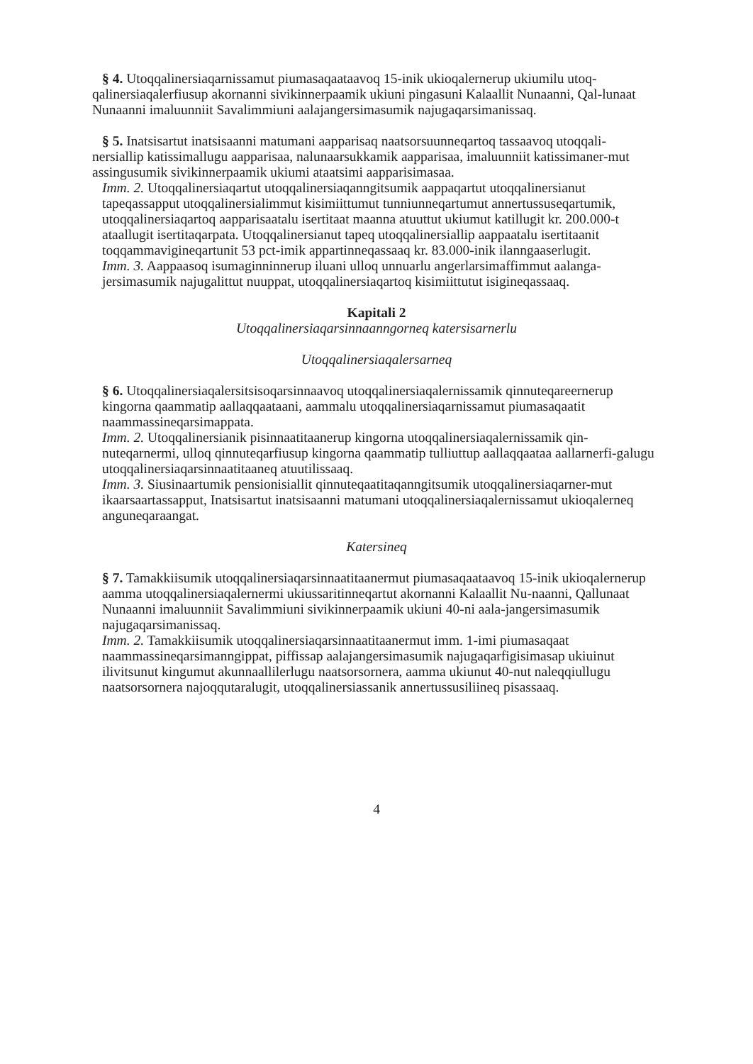§ 4. Utoqqalinersiaqarnissamut piumasaqaataavoq 15-inik ukioqalernerup ukiumilu utoq-
qalinersiaqalerfiusup akornanni sivikinnerpaamik ukiuni pingasuni Kalaallit Nunaanni, Qal-lunaat Nunaanni imaluunniit Savalimmiuni aalajangersimasumik najugaqarsimanissaq.
§ 5. Inatsisartut inatsisaanni matumani aapparisaq naatsorsuunneqartoq tassaavoq utoqqali-
nersiallip katissimallugu aapparisaa, nalunaarsukkamik aapparisaa, imaluunniit katissimaner-mut assingusumik sivikinnerpaamik ukiumi ataatsimi aapparisimasaa.
Imm. 2. Utoqqalinersiaqartut utoqqalinersiaqanngitsumik aappaqartut utoqqalinersianut tapeqassapput utoqqalinersialimmut kisimiittumut tunniunneqartumut annertussuseqartumik, utoqqalinersiaqartoq aapparisaatalu isertitaat maanna atuuttut ukiumut katillugit kr. 200.000-t ataallugit isertitaqarpata. Utoqqalinersianut tapeq utoqqalinersiallip aappaatalu isertitaanit toqqammavigineqartunit 53 pct-imik appartinneqassaaq kr. 83.000-inik ilanngaaserlugit.
Imm. 3. Aappaasoq isumaginninnerup iluani ulloq unnuarlu angerlarsimaffimmut aalanga-jersimasumik najugalittut nuuppat, utoqqalinersiaqartoq kisimiittutut isigineqassaaq.
Kapitali 2
Utoqqalinersiaqarsinnaanngorneq katersisarnerlu
Utoqqalinersiaqalersarneq
§ 6. Utoqqalinersiaqalersitsisoqarsinnaavoq utoqqalinersiaqalernissamik qinnuteqareernerup kingorna qaammatip aallaqqaataani, aammalu utoqqalinersiaqarnissamut piumasaqaatit naammassineqarsimappata.
Imm. 2. Utoqqalinersianik pisinnaatitaanerup kingorna utoqqalinersiaqalernissamik qin-nuteqarnermi, ulloq qinnuteqarfiusup kingorna qaammatip tulliuttup aallaqqaataa aallarnerfi-galugu utoqqalinersiaqarsinnaatitaaneq atuutilissaaq.
Imm. 3. Siusinaartumik pensionisiallit qinnuteqaatitaqanngitsumik utoqqalinersiaqarner-mut ikaarsaartassapput, Inatsisartut inatsisaanni matumani utoqqalinersiaqalernissamut ukioqalerneq anguneqaraangat.
Katersineq
§ 7. Tamakkiisumik utoqqalinersiaqarsinnaatitaanermut piumasaqaataavoq 15-inik ukioqalernerup aamma utoqqalinersiaqalernermi ukiussaritinneqartut akornanni Kalaallit Nu-naanni, Qallunaat Nunaanni imaluunniit Savalimmiuni sivikinnerpaamik ukiuni 40-ni aala-jangersimasumik najugaqarsimanissaq.
Imm. 2. Tamakkiisumik utoqqalinersiaqarsinnaatitaanermut imm. 1-imi piumasaqaat naammassineqarsimanngippat, piffissap aalajangersimasumik najugaqarfigisimasap ukiuinut ilivitsunut kingumut akunnaallilerlugu naatsorsornera, aamma ukiunut 40-nut naleqqiullugu naatsorsornera najoqqutaralugit, utoqqalinersiassanik annertussusiliineq pisassaaq.
4